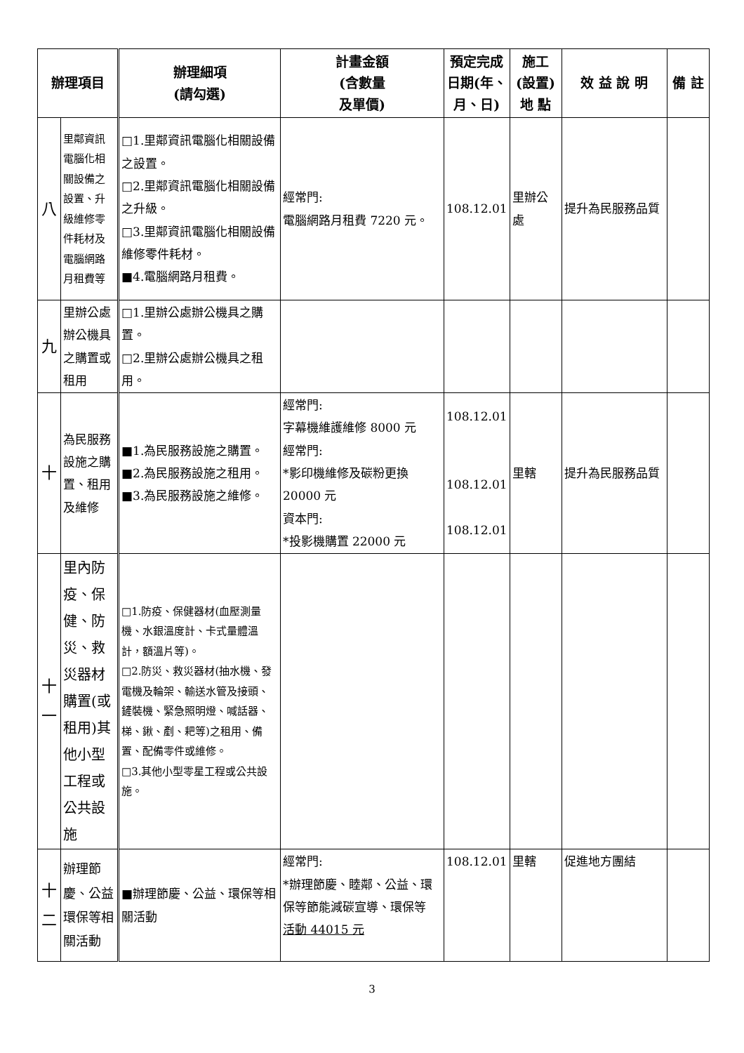| 辦理項目 | | 辦理細項 (請勾選) | 計畫金額 (含數量 及單價) | 預定完成 日期(年、 月、日) | 施工 (設置) 地 點 | 效 益 說 明 | 備 註 |
| --- | --- | --- | --- | --- | --- | --- | --- |
| 八 | 里鄰資訊電腦化相關設備之設置、升級維修零件耗材及電腦網路月租費等 | □1.里鄰資訊電腦化相關設備之設置。 □2.里鄰資訊電腦化相關設備之升級。 □3.里鄰資訊電腦化相關設備維修零件耗材。 ■4.電腦網路月租費。 | 經常門: 電腦網路月租費 7220 元。 | 108.12.01 | 里辦公處 | 提升為民服務品質 | |
| 九 | 里辦公處辦公機具之購置或租用 | □1.里辦公處辦公機具之購置。 □2.里辦公處辦公機具之租用。 | | | | | |
| 十 | 為民服務設施之購置、租用及維修 | ■1.為民服務設施之購置。 ■2.為民服務設施之租用。 ■3.為民服務設施之維修。 | 經常門: 字幕機維護維修 8000 元 經常門: *影印機維修及碳粉更換 20000 元 資本門: *投影機購置 22000 元 | 108.12.01 108.12.01 108.12.01 | 里轄 | 提升為民服務品質 | |
| 十一 | 里內防疫、保健、防災、救災器材購置(或租用)其他小型工程或公共設施 | □1.防疫、保健器材(血壓測量機、水銀溫度計、卡式量體溫計，額溫片等)。 □2.防災、救災器材(抽水機、發電機及輪架、輸送水管及接頭、鏟裝機、緊急照明燈、喊話器、梯、鍬、剷、耙等)之租用、備置、配備零件或維修。 □3.其他小型零星工程或公共設施。 | | | | | |
| 十二 | 辦理節慶、公益環保等相關活動 | ■辦理節慶、公益、環保等相關活動 | 經常門: *辦理節慶、睦鄰、公益、環保等節能減碳宣導、環保等 活動 44015 元 | 108.12.01 | 里轄 | 促進地方團結 | |
3